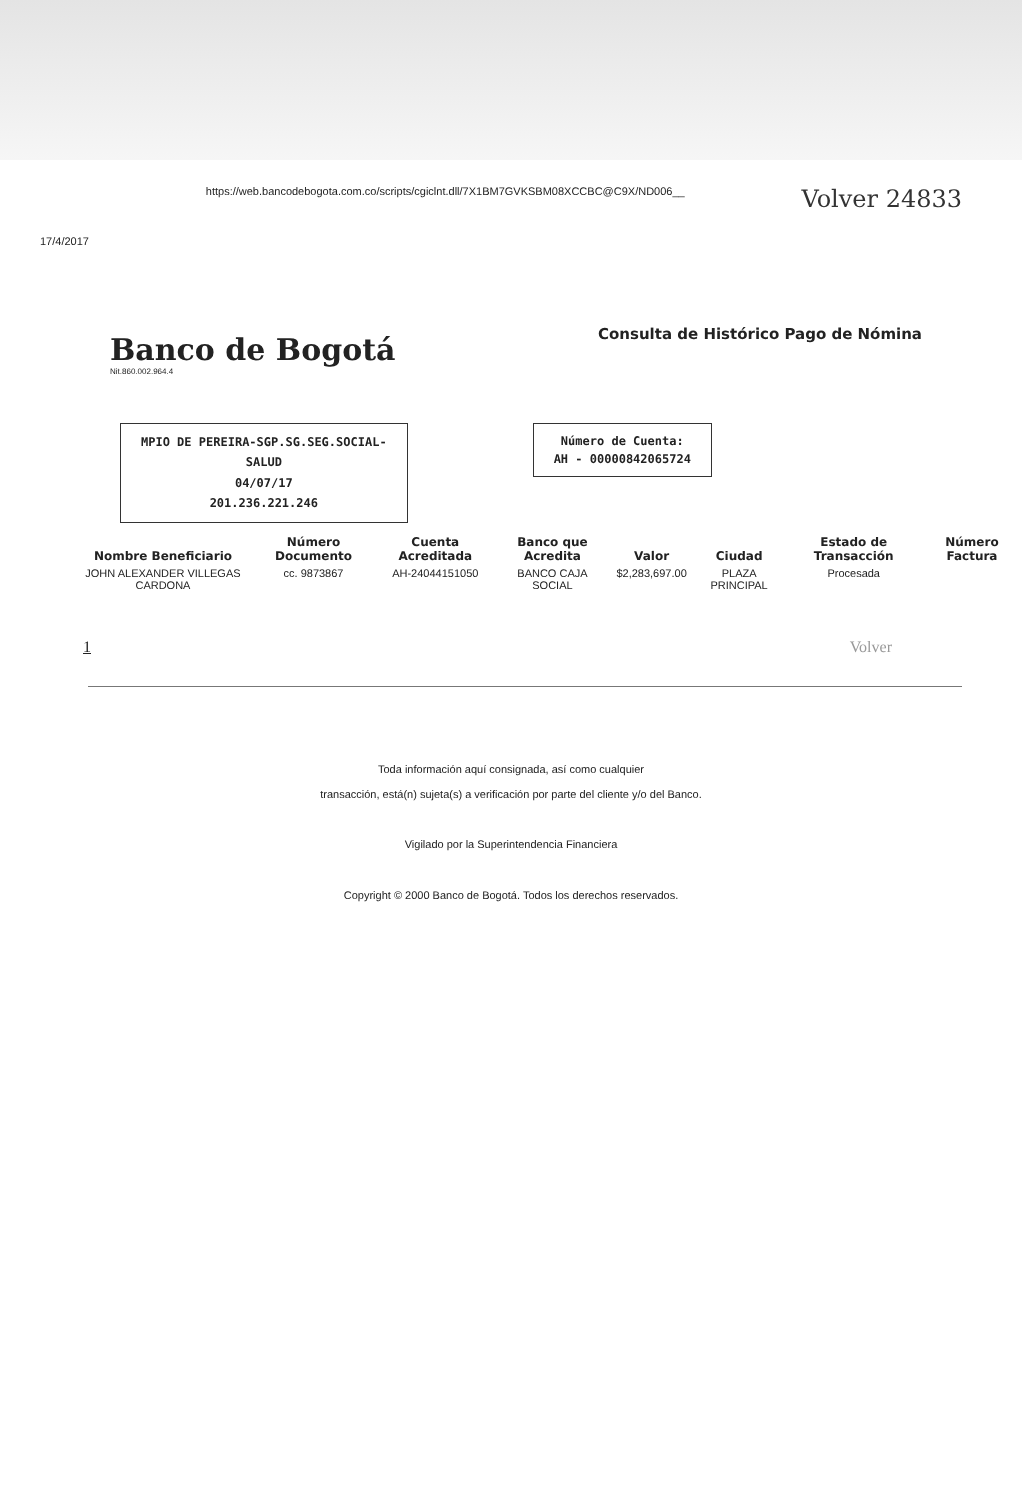17/4/2017 https://web.bancodebogota.com.co/scripts/cgiclnt.dll/7X1BM7GVKSBM08XCCBC@C9X/ND006__ Volver 24833
Banco de Bogotá Nit.860.002.964.4
Consulta de Histórico Pago de Nómina
MPIO DE PEREIRA-SGP.SG.SEG.SOCIAL-
SALUD
04/07/17
201.236.221.246
Número de Cuenta:
AH - 00000842065724
| Nombre Beneficiario | Número Documento | Cuenta Acreditada | Banco que Acredita | Valor | Ciudad | Estado de Transacción | Número Factura |
| --- | --- | --- | --- | --- | --- | --- | --- |
| JOHN ALEXANDER VILLEGAS CARDONA | cc. 9873867 | AH-24044151050 | BANCO CAJA SOCIAL | $2,283,697.00 | PLAZA PRINCIPAL | Procesada | |
1 Volver
Toda información aquí consignada, así como cualquier
transacción, está(n) sujeta(s) a verificación por parte del cliente y/o del Banco.
Vigilado por la Superintendencia Financiera
Copyright © 2000 Banco de Bogotá. Todos los derechos reservados.